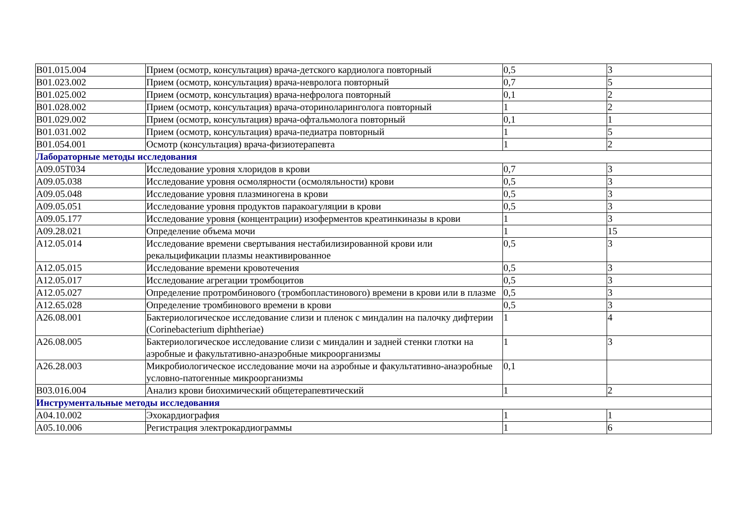| B01.015.004 | Прием (осмотр, консультация) врача-детского кардиолога повторный | 0,5 | 3 |
| B01.023.002 | Прием (осмотр, консультация) врача-невролога повторный | 0,7 | 5 |
| B01.025.002 | Прием (осмотр, консультация) врача-нефролога повторный | 0,1 | 2 |
| B01.028.002 | Прием (осмотр, консультация) врача-оториноларинголога повторный | 1 | 2 |
| B01.029.002 | Прием (осмотр, консультация) врача-офтальмолога повторный | 0,1 | 1 |
| B01.031.002 | Прием (осмотр, консультация) врача-педиатра повторный | 1 | 5 |
| B01.054.001 | Осмотр (консультация) врача-физиотерапевта | 1 | 2 |
| Лабораторные методы исследования | | | |
| A09.05T034 | Исследование уровня хлоридов в крови | 0,7 | 3 |
| A09.05.038 | Исследование уровня осмолярности (осмоляльности) крови | 0,5 | 3 |
| A09.05.048 | Исследование уровня плазминогена в крови | 0,5 | 3 |
| A09.05.051 | Исследование уровня продуктов паракоагуляции в крови | 0,5 | 3 |
| A09.05.177 | Исследование уровня (концентрации) изоферментов креатинкиназы в крови | 1 | 3 |
| A09.28.021 | Определение объема мочи | 1 | 15 |
| A12.05.014 | Исследование времени свертывания нестабилизированной крови или рекальцификации плазмы неактивированное | 0,5 | 3 |
| A12.05.015 | Исследование времени кровотечения | 0,5 | 3 |
| A12.05.017 | Исследование агрегации тромбоцитов | 0,5 | 3 |
| A12.05.027 | Определение протромбинового (тромбопластинового) времени в крови или в плазме | 0,5 | 3 |
| A12.65.028 | Определение тромбинового времени в крови | 0,5 | 3 |
| A26.08.001 | Бактериологическое исследование слизи и пленок с миндалин на палочку дифтерии (Corinebacterium diphtheriae) | 1 | 4 |
| A26.08.005 | Бактериологическое исследование слизи с миндалин и задней стенки глотки на аэробные и факультативно-анаэробные микроорганизмы | 1 | 3 |
| A26.28.003 | Микробиологическое исследование мочи на аэробные и факультативно-анаэробные условно-патогенные микроорганизмы | 0,1 | |
| B03.016.004 | Анализ крови биохимический общетерапевтический | 1 | 2 |
| Инструментальные методы исследования | | | |
| A04.10.002 | Эхокардиография | 1 | 1 |
| A05.10.006 | Регистрация электрокардиограммы | 1 | 6 |